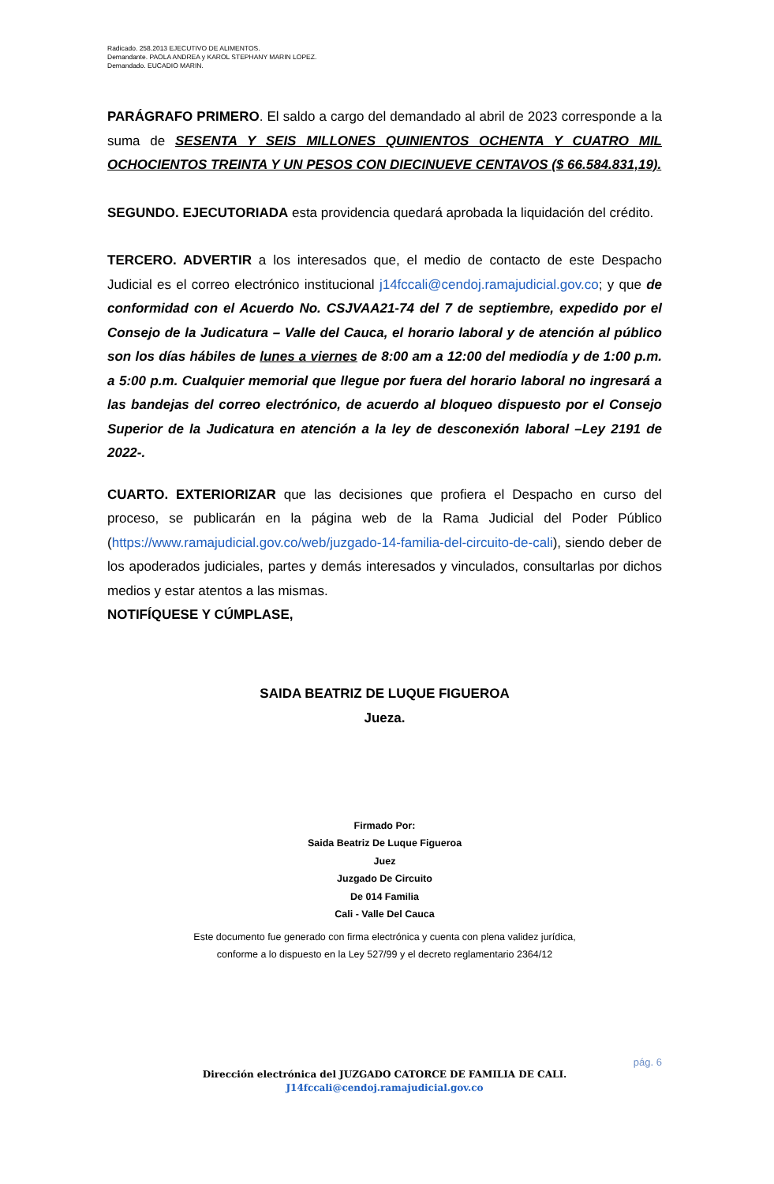Radicado. 258.2013 EJECUTIVO DE ALIMENTOS.
Demandante. PAOLA ANDREA y KAROL STEPHANY MARIN LOPEZ.
Demandado. EUCADIO MARIN.
PARÁGRAFO PRIMERO. El saldo a cargo del demandado al abril de 2023 corresponde a la suma de SESENTA Y SEIS MILLONES QUINIENTOS OCHENTA Y CUATRO MIL OCHOCIENTOS TREINTA Y UN PESOS CON DIECINUEVE CENTAVOS ($ 66.584.831,19).
SEGUNDO. EJECUTORIADA esta providencia quedará aprobada la liquidación del crédito.
TERCERO. ADVERTIR a los interesados que, el medio de contacto de este Despacho Judicial es el correo electrónico institucional j14fccali@cendoj.ramajudicial.gov.co; y que de conformidad con el Acuerdo No. CSJVAA21-74 del 7 de septiembre, expedido por el Consejo de la Judicatura – Valle del Cauca, el horario laboral y de atención al público son los días hábiles de lunes a viernes de 8:00 am a 12:00 del mediodía y de 1:00 p.m. a 5:00 p.m. Cualquier memorial que llegue por fuera del horario laboral no ingresará a las bandejas del correo electrónico, de acuerdo al bloqueo dispuesto por el Consejo Superior de la Judicatura en atención a la ley de desconexión laboral –Ley 2191 de 2022-.
CUARTO. EXTERIORIZAR que las decisiones que profiera el Despacho en curso del proceso, se publicarán en la página web de la Rama Judicial del Poder Público (https://www.ramajudicial.gov.co/web/juzgado-14-familia-del-circuito-de-cali), siendo deber de los apoderados judiciales, partes y demás interesados y vinculados, consultarlas por dichos medios y estar atentos a las mismas.
NOTIFÍQUESE Y CÚMPLASE,
SAIDA BEATRIZ DE LUQUE FIGUEROA
Jueza.
Firmado Por:
Saida Beatriz De Luque Figueroa
Juez
Juzgado De Circuito
De 014 Familia
Cali - Valle Del Cauca
Este documento fue generado con firma electrónica y cuenta con plena validez jurídica,
conforme a lo dispuesto en la Ley 527/99 y el decreto reglamentario 2364/12
pág. 6
Dirección electrónica del JUZGADO CATORCE DE FAMILIA DE CALI.
J14fccali@cendoj.ramajudicial.gov.co